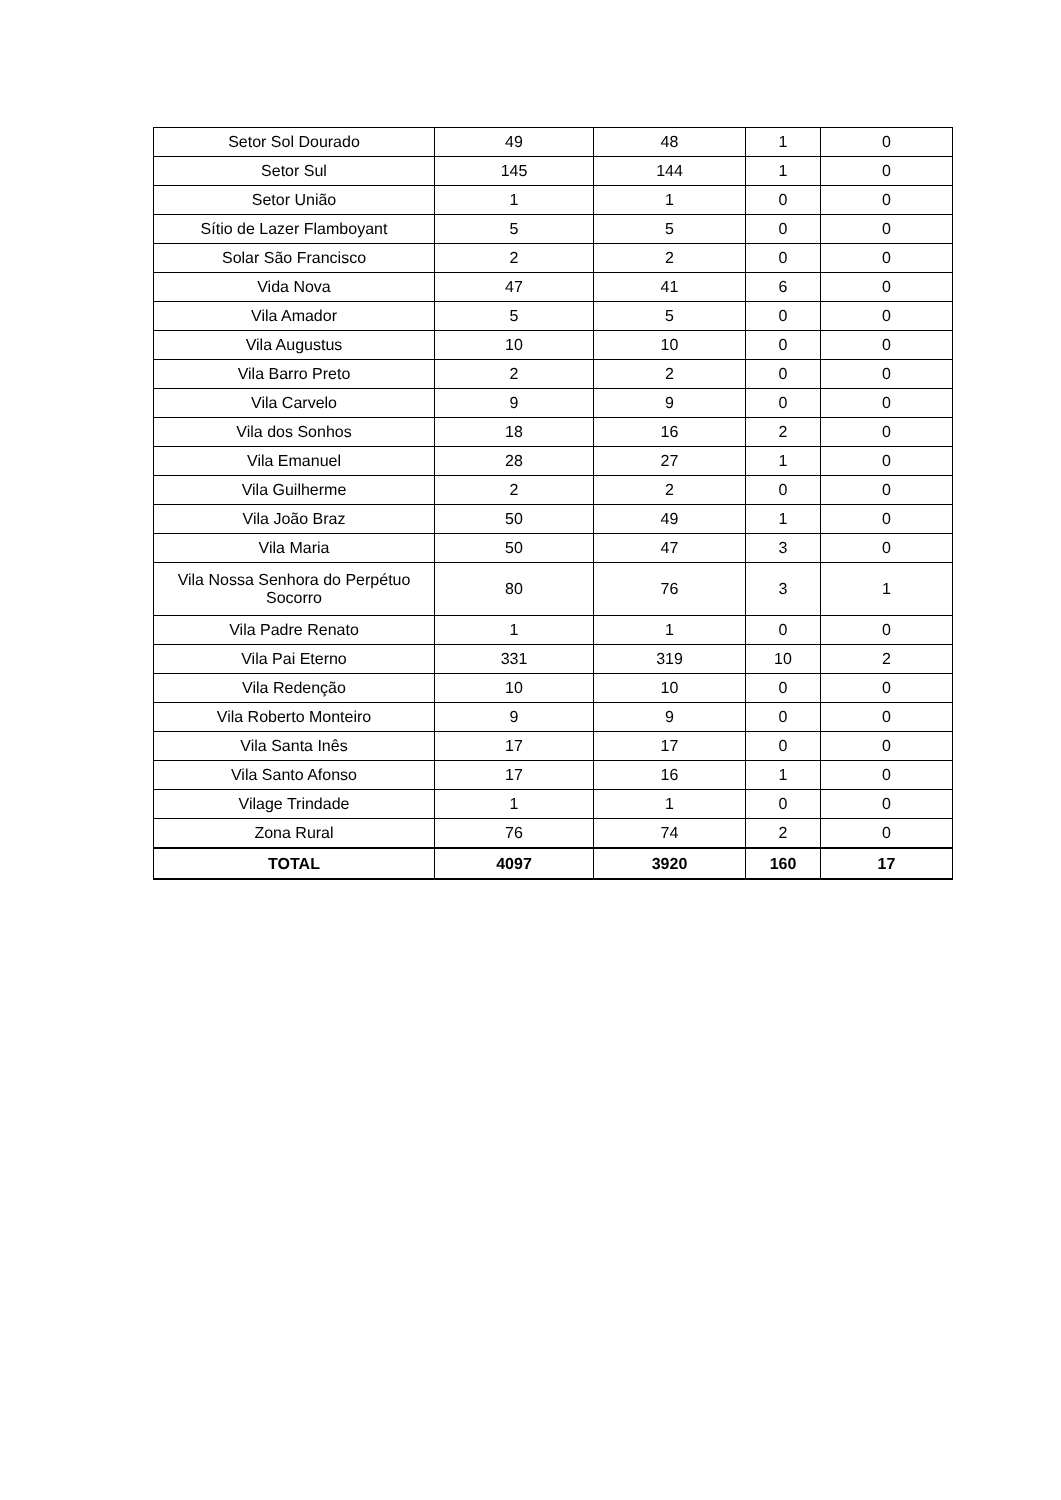| Setor Sol Dourado | 49 | 48 | 1 | 0 |
| Setor Sul | 145 | 144 | 1 | 0 |
| Setor União | 1 | 1 | 0 | 0 |
| Sítio de Lazer Flamboyant | 5 | 5 | 0 | 0 |
| Solar São Francisco | 2 | 2 | 0 | 0 |
| Vida Nova | 47 | 41 | 6 | 0 |
| Vila Amador | 5 | 5 | 0 | 0 |
| Vila Augustus | 10 | 10 | 0 | 0 |
| Vila Barro Preto | 2 | 2 | 0 | 0 |
| Vila Carvelo | 9 | 9 | 0 | 0 |
| Vila dos Sonhos | 18 | 16 | 2 | 0 |
| Vila Emanuel | 28 | 27 | 1 | 0 |
| Vila Guilherme | 2 | 2 | 0 | 0 |
| Vila João Braz | 50 | 49 | 1 | 0 |
| Vila Maria | 50 | 47 | 3 | 0 |
| Vila Nossa Senhora do Perpétuo Socorro | 80 | 76 | 3 | 1 |
| Vila Padre Renato | 1 | 1 | 0 | 0 |
| Vila Pai Eterno | 331 | 319 | 10 | 2 |
| Vila Redenção | 10 | 10 | 0 | 0 |
| Vila Roberto Monteiro | 9 | 9 | 0 | 0 |
| Vila Santa Inês | 17 | 17 | 0 | 0 |
| Vila Santo Afonso | 17 | 16 | 1 | 0 |
| Vilage Trindade | 1 | 1 | 0 | 0 |
| Zona Rural | 76 | 74 | 2 | 0 |
| TOTAL | 4097 | 3920 | 160 | 17 |